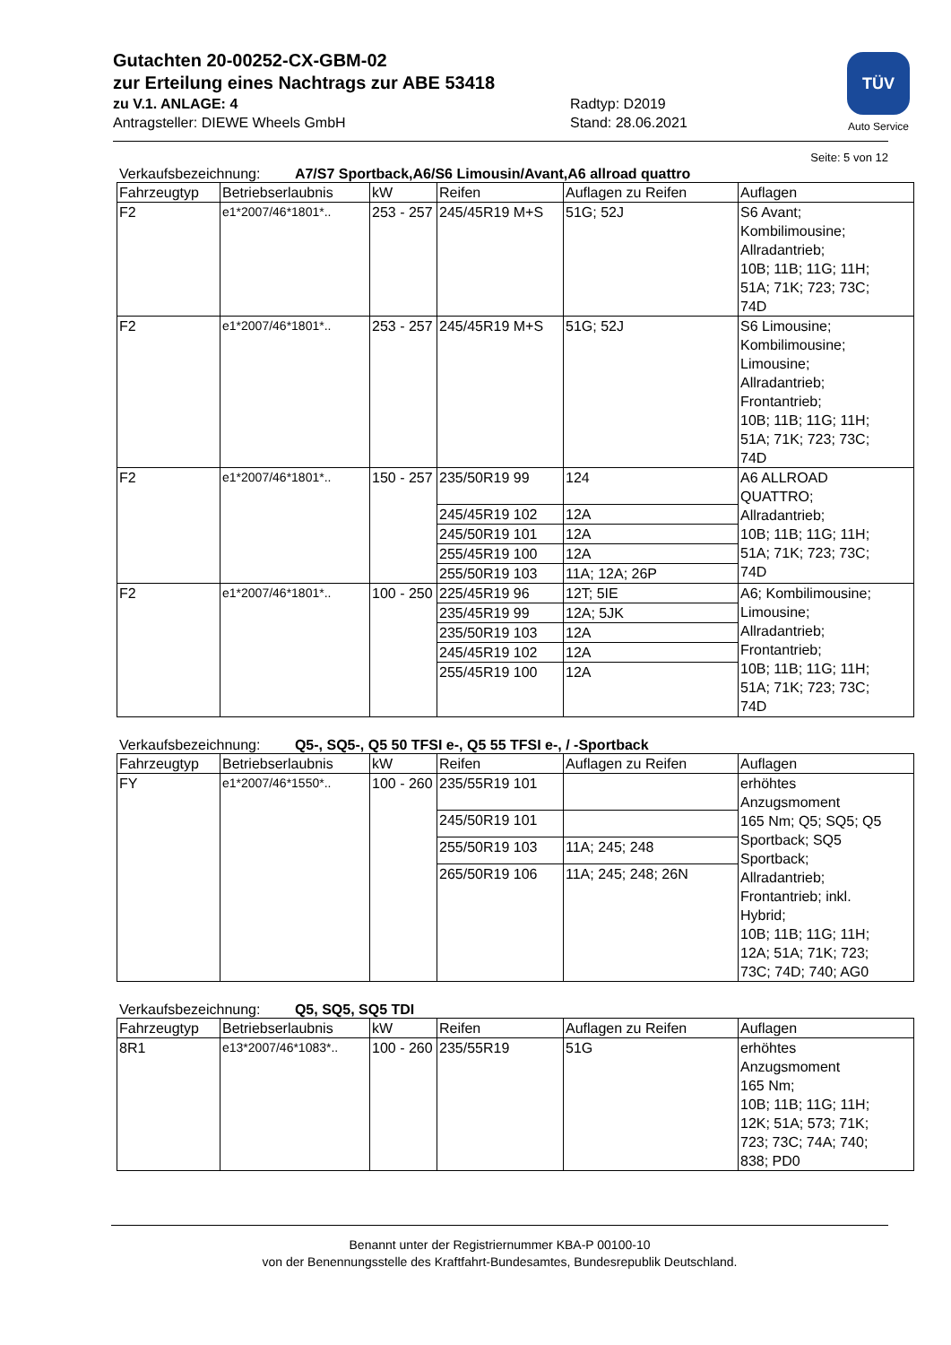TÜV
Auto Service
Gutachten 20-00252-CX-GBM-02
zur Erteilung eines Nachtrags zur ABE 53418
zu V.1. ANLAGE: 4 Radtyp: D2019
Antragsteller: DIEWE Wheels GmbH Stand: 28.06.2021
Seite: 5 von 12
Verkaufsbezeichnung: A7/S7 Sportback,A6/S6 Limousin/Avant,A6 allroad quattro
| Fahrzeugtyp | Betriebserlaubnis | kW | Reifen | Auflagen zu Reifen | Auflagen |
| --- | --- | --- | --- | --- | --- |
| F2 | e1*2007/46*1801*.. | 253 - 257 | 245/45R19 M+S | 51G; 52J | S6 Avant; Kombilimousine; Allradantrieb; 10B; 11B; 11G; 11H; 51A; 71K; 723; 73C; 74D |
| F2 | e1*2007/46*1801*.. | 253 - 257 | 245/45R19 M+S | 51G; 52J | S6 Limousine; Kombilimousine; Limousine; Allradantrieb; Frontantrieb; 10B; 11B; 11G; 11H; 51A; 71K; 723; 73C; 74D |
| F2 | e1*2007/46*1801*.. | 150 - 257 | 235/50R19 99 | 124 | A6 ALLROAD QUATTRO; Allradantrieb; 10B; 11B; 11G; 11H; 51A; 71K; 723; 73C; 74D |
| | | | 245/45R19 102 | 12A | |
| | | | 245/50R19 101 | 12A | |
| | | | 255/45R19 100 | 12A | |
| | | | 255/50R19 103 | 11A; 12A; 26P | |
| F2 | e1*2007/46*1801*.. | 100 - 250 | 225/45R19 96 | 12T; 5IE | A6; Kombilimousine; Limousine; Allradantrieb; Frontantrieb; 10B; 11B; 11G; 11H; 51A; 71K; 723; 73C; 74D |
| | | | 235/45R19 99 | 12A; 5JK | |
| | | | 235/50R19 103 | 12A | |
| | | | 245/45R19 102 | 12A | |
| | | | 255/45R19 100 | 12A | |
Verkaufsbezeichnung: Q5-, SQ5-, Q5 50 TFSI e-, Q5 55 TFSI e-, / -Sportback
| Fahrzeugtyp | Betriebserlaubnis | kW | Reifen | Auflagen zu Reifen | Auflagen |
| --- | --- | --- | --- | --- | --- |
| FY | e1*2007/46*1550*.. | 100 - 260 | 235/55R19 101 | | erhöhtes Anzugsmoment 165 Nm; Q5; SQ5; Q5 Sportback; SQ5 Sportback; Allradantrieb; Frontantrieb; inkl. Hybrid; 10B; 11B; 11G; 11H; 12A; 51A; 71K; 723; 73C; 74D; 740; AG0 |
| | | | 245/50R19 101 | | |
| | | | 255/50R19 103 | 11A; 245; 248 | |
| | | | 265/50R19 106 | 11A; 245; 248; 26N | |
Verkaufsbezeichnung: Q5, SQ5, SQ5 TDI
| Fahrzeugtyp | Betriebserlaubnis | kW | Reifen | Auflagen zu Reifen | Auflagen |
| --- | --- | --- | --- | --- | --- |
| 8R1 | e13*2007/46*1083*.. | 100 - 260 | 235/55R19 | 51G | erhöhtes Anzugsmoment 165 Nm; 10B; 11B; 11G; 11H; 12K; 51A; 573; 71K; 723; 73C; 74A; 740; 838; PD0 |
Benannt unter der Registriernummer KBA-P 00100-10
von der Benennungsstelle des Kraftfahrt-Bundesamtes, Bundesrepublik Deutschland.